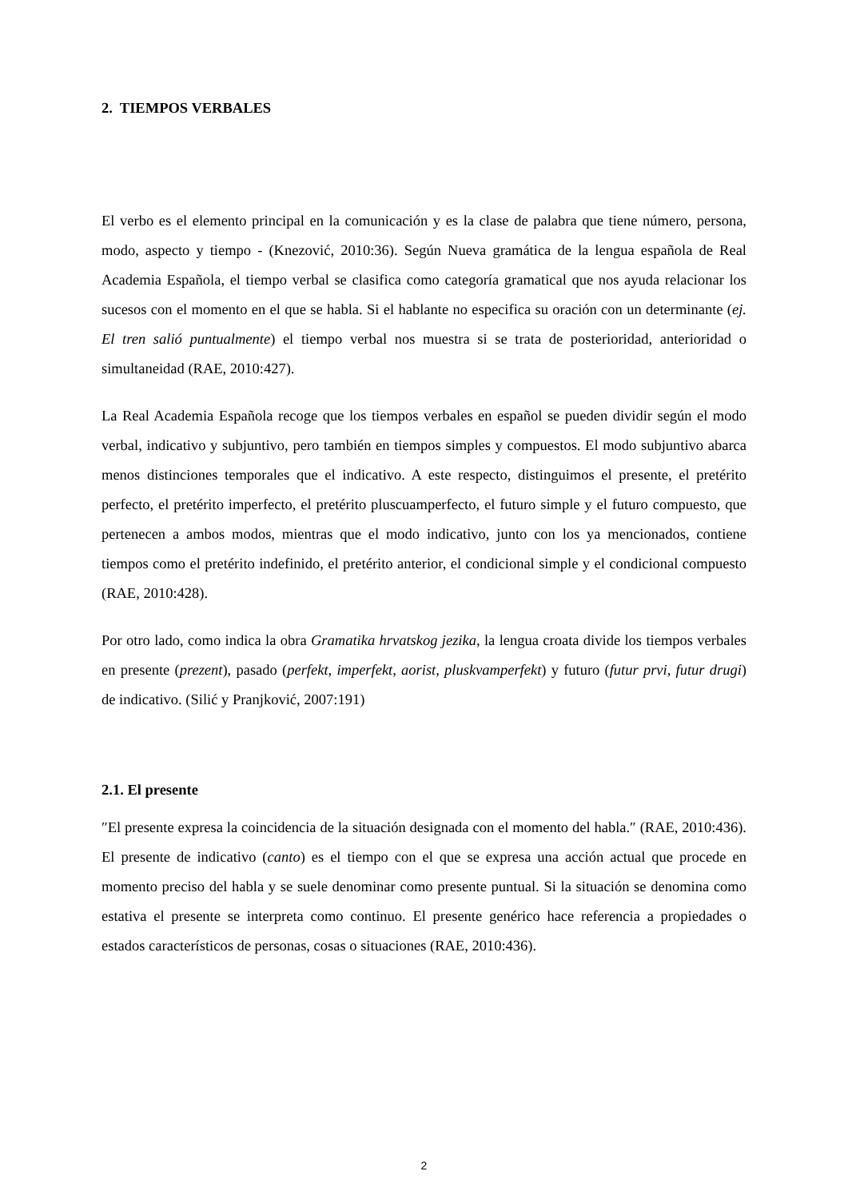2. TIEMPOS VERBALES
El verbo es el elemento principal en la comunicación y es la clase de palabra que tiene número, persona, modo, aspecto y tiempo - (Knezović, 2010:36). Según Nueva gramática de la lengua española de Real Academia Española, el tiempo verbal se clasifica como categoría gramatical que nos ayuda relacionar los sucesos con el momento en el que se habla. Si el hablante no especifica su oración con un determinante (ej. El tren salió puntualmente) el tiempo verbal nos muestra si se trata de posterioridad, anterioridad o simultaneidad (RAE, 2010:427).
La Real Academia Española recoge que los tiempos verbales en español se pueden dividir según el modo verbal, indicativo y subjuntivo, pero también en tiempos simples y compuestos. El modo subjuntivo abarca menos distinciones temporales que el indicativo. A este respecto, distinguimos el presente, el pretérito perfecto, el pretérito imperfecto, el pretérito pluscuamperfecto, el futuro simple y el futuro compuesto, que pertenecen a ambos modos, mientras que el modo indicativo, junto con los ya mencionados, contiene tiempos como el pretérito indefinido, el pretérito anterior, el condicional simple y el condicional compuesto (RAE, 2010:428).
Por otro lado, como indica la obra Gramatika hrvatskog jezika, la lengua croata divide los tiempos verbales en presente (prezent), pasado (perfekt, imperfekt, aorist, pluskvamperfekt) y futuro (futur prvi, futur drugi) de indicativo. (Silić y Pranjković, 2007:191)
2.1. El presente
″El presente expresa la coincidencia de la situación designada con el momento del habla.″ (RAE, 2010:436). El presente de indicativo (canto) es el tiempo con el que se expresa una acción actual que procede en momento preciso del habla y se suele denominar como presente puntual. Si la situación se denomina como estativa el presente se interpreta como continuo. El presente genérico hace referencia a propiedades o estados característicos de personas, cosas o situaciones (RAE, 2010:436).
2